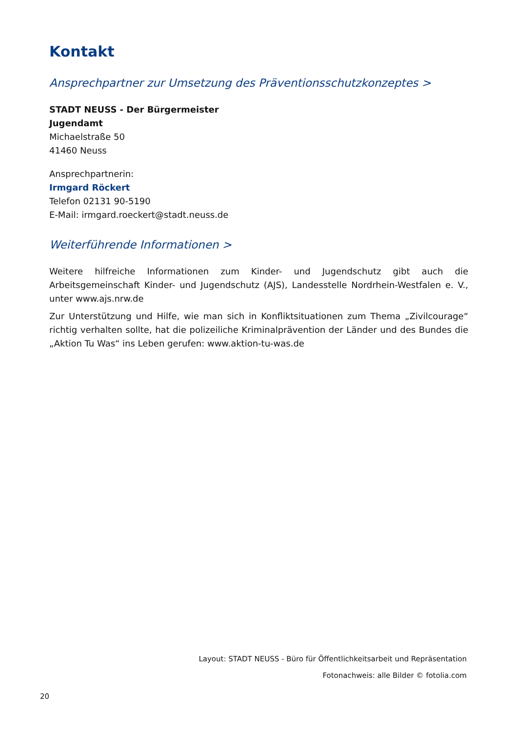Kontakt
Ansprechpartner zur Umsetzung des Präventionsschutzkonzeptes >
STADT NEUSS - Der Bürgermeister
Jugendamt
Michaelstraße 50
41460 Neuss
Ansprechpartnerin:
Irmgard Röckert
Telefon 02131 90-5190
E-Mail: irmgard.roeckert@stadt.neuss.de
Weiterführende Informationen >
Weitere hilfreiche Informationen zum Kinder- und Jugendschutz gibt auch die Arbeitsgemeinschaft Kinder- und Jugendschutz (AJS), Landesstelle Nordrhein-Westfalen e. V., unter www.ajs.nrw.de
Zur Unterstützung und Hilfe, wie man sich in Konfliktsituationen zum Thema „Zivilcourage“ richtig verhalten sollte, hat die polizeiliche Kriminalprävention der Länder und des Bundes die „Aktion Tu Was“ ins Leben gerufen: www.aktion-tu-was.de
Layout: STADT NEUSS - Büro für Öffentlichkeitsarbeit und Repräsentation
Fotonachweis: alle Bilder © fotolia.com
20